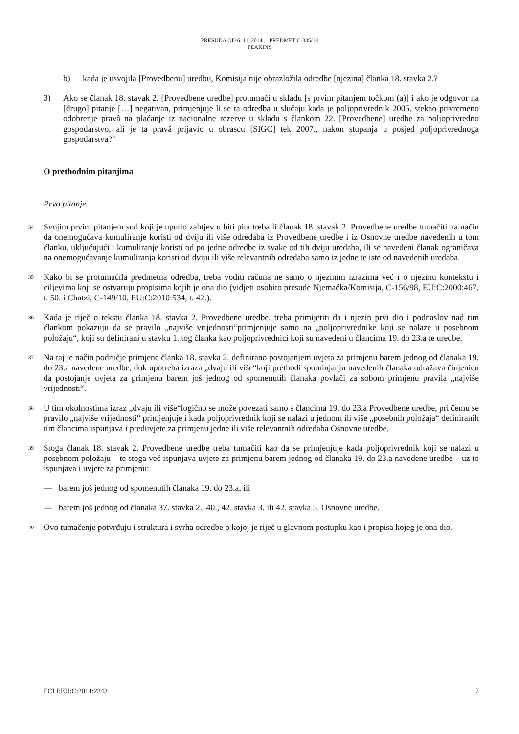PRESUDA OD 6. 11. 2014. – PREDMET C-335/13
FEAKINS
b) kada je usvojila [Provedbenu] uredbu, Komisija nije obrazložila odredbe [njezina] članka 18. stavka 2.?
3) Ako se članak 18. stavak 2. [Provedbene uredbe] protumači u skladu [s prvim pitanjem točkom (a)] i ako je odgovor na [drugo] pitanje […] negativan, primjenjuje li se ta odredba u slučaju kada je poljoprivrednik 2005. stekao privremeno odobrenje pravâ na plaćanje iz nacionalne rezerve u skladu s člankom 22. [Provedbene] uredbe za poljoprivredno gospodarstvo, ali je ta pravâ prijavio u obrascu [SIGC] tek 2007., nakon stupanja u posjed poljoprivrednoga gospodarstva?“
O prethodnim pitanjima
Prvo pitanje
34 Svojim prvim pitanjem sud koji je uputio zahtjev u biti pita treba li članak 18. stavak 2. Provedbene uredbe tumačiti na način da onemogućava kumuliranje koristi od dviju ili više odredaba iz Provedbene uredbe i iz Osnovne uredbe navedenih u tom članku, uključujući i kumuliranje koristi od po jedne odredbe iz svake od tih dviju uredaba, ili se navedeni članak ograničava na onemogućavanje kumuliranja koristi od dviju ili više relevantnih odredaba samo iz jedne te iste od navedenih uredaba.
35 Kako bi se protumačila predmetna odredba, treba voditi računa ne samo o njezinim izrazima već i o njezinu kontekstu i ciljevima koji se ostvaruju propisima kojih je ona dio (vidjeti osobito presude Njemačka/Komisija, C-156/98, EU:C:2000:467, t. 50. i Chatzi, C-149/10, EU:C:2010:534, t. 42.).
36 Kada je riječ o tekstu članka 18. stavka 2. Provedbene uredbe, treba primijetiti da i njezin prvi dio i podnaslov nad tim člankom pokazuju da se pravilo „najviše vrijednosti“primjenjuje samo na „poljoprivrednike koji se nalaze u posebnom položaju“, koji su definirani u stavku 1. tog članka kao poljoprivrednici koji su navedeni u člancima 19. do 23.a te uredbe.
37 Na taj je način područje primjene članka 18. stavka 2. definirano postojanjem uvjeta za primjenu barem jednog od članaka 19. do 23.a navedene uredbe, dok upotreba izraza „dvaju ili više“koji prethodi spominjanju navedenih članaka odražava činjenicu da postojanje uvjeta za primjenu barem još jednog od spomenutih članaka povlači za sobom primjenu pravila „najviše vrijednosti“.
38 U tim okolnostima izraz „dvaju ili više“logično se može povezati samo s člancima 19. do 23.a Provedbene uredbe, pri čemu se pravilo „najviše vrijednosti“ primjenjuje i kada poljoprivrednik koji se nalazi u jednom ili više „posebnih položaja“ definiranih tim člancima ispunjava i preduvjete za primjenu jedne ili više relevantnih odredaba Osnovne uredbe.
39 Stoga članak 18. stavak 2. Provedbene uredbe treba tumačiti kao da se primjenjuje kada poljoprivrednik koji se nalazi u posebnom položaju – te stoga već ispunjava uvjete za primjenu barem jednog od članaka 19. do 23.a navedene uredbe – uz to ispunjava i uvjete za primjenu:
— barem još jednog od spomenutih članaka 19. do 23.a, ili
— barem još jednog od članaka 37. stavka 2., 40., 42. stavka 3. ili 42. stavka 5. Osnovne uredbe.
40 Ovo tumačenje potvrđuju i struktura i svrha odredbe o kojoj je riječ u glavnom postupku kao i propisa kojeg je ona dio.
ECLI:EU:C:2014:2343 7